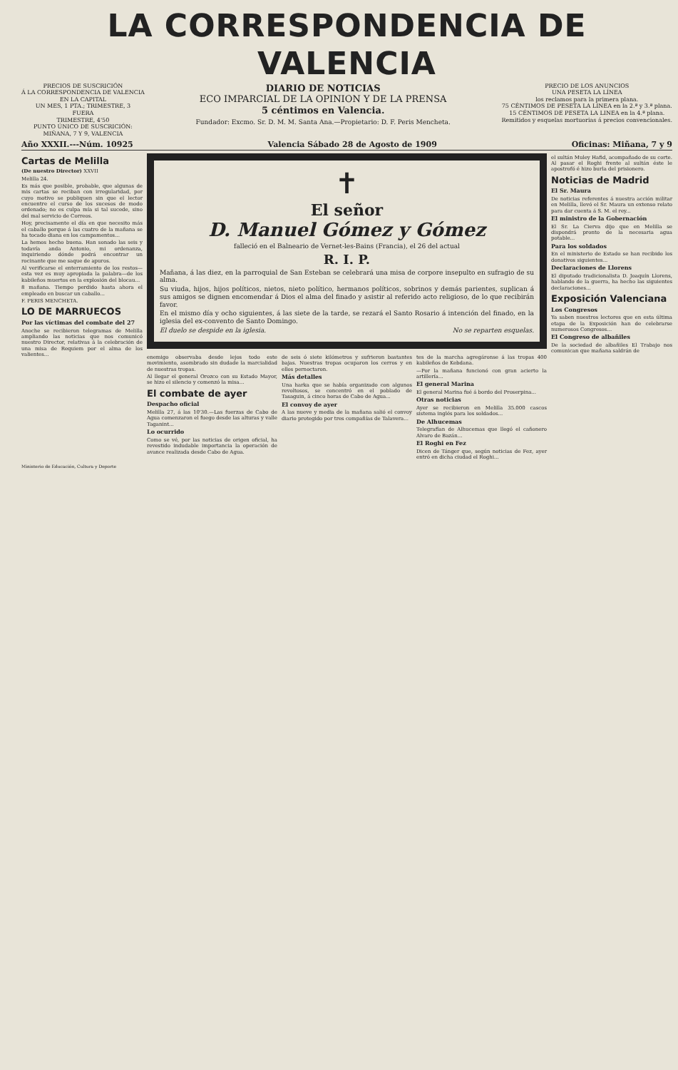LA CORRESPONDENCIA DE VALENCIA
PRECIOS DE SUSCRICIÓN
Á LA CORRESPONDENCIA DE VALENCIA
EN LA CAPITAL
UN MES, 1 PTA.; TRIMESTRE, 3
FUERA
TRIMESTRE, 4'50
PUNTO ÚNICO DE SUSCRICIÓN:
MIÑANA, 7 Y 9, VALENCIA
DIARIO DE NOTICIAS
ECO IMPARCIAL DE LA OPINION Y DE LA PRENSA
5 céntimos en Valencia.
Fundador: Excmo. Sr. D. M. M. Santa Ana.—Propietario: D. F. Peris Mencheta.
PRECIO DE LOS ANUNCIOS
UNA PESETA LA LÍNEA
los reclamos para la primera plana.
75 CÉNTIMOS DE PESETA LA LINEA en la 2.ª y 3.ª plana.
15 CÉNTIMOS DE PESETA LA LINEA en la 4.ª plana.
Remitidos y esquelas mortuorias á precios convencionales.
Año XXXII.---Núm. 10925 Valencia Sábado 28 de Agosto de 1909 Oficinas: Miñana, 7 y 9
Cartas de Melilla
(De nuestro Director) XXVII
Melilla 24.
Es más que posible, probable, que algunas de mis cartas se reciban con irregularidad, por cuyo motivo se publiquen sin que el lector encuentre el curso de los sucesos de modo ordenado; no es culpa mía si tal sucede, sino del mal servicio de Correos.
Hoy, precisamente el día en que necesito más el caballo porque á las cuatro de la mañana se ha tocado diana en los campamentos...
La hemos hecho buena. Han sonado las seis y todavía anda Antonio, mi ordenanza, inquiriendo dónde podrá encontrar un rocinante que me saque de apuros.
Al verificarse el enterramiento de los restos—esta vez es muy apropiada la palabra—de los kabileños muertos en la explosión del blocau...
8 mañana. Tiempo perdido hasta ahora el empleado en buscar un caballo...
F. PERIS MENCHETA.
LO DE MARRUECOS
Por las víctimas del combate del 27
Anoche se recibieron telegramas de Melilla ampliando las noticias que nos comunicó nuestro Director, relativas á la celebración de una misa de Requiem por el alma de los valientes...
✝
El señor
D. Manuel Gómez y Gómez
falleció en el Balneario de Vernet-les-Bains (Francia), el 26 del actual
R. I. P.
Mañana, á las diez, en la parroquial de San Esteban se celebrará una misa de corpore insepulto en sufragio de su alma.
Su viuda, hijos, hijos políticos, nietos, nieto político, hermanos políticos, sobrinos y demás parientes, suplican á sus amigos se dignen encomendar á Dios el alma del finado y asistir al referido acto religioso, de lo que recibirán favor.
En el mismo día y ocho siguientes, á las siete de la tarde, se rezará el Santo Rosario á intención del finado, en la iglesia del ex-convento de Santo Domingo.
El duelo se despide en la iglesia. No se reparten esquelas.
enemigo observaba desde lejos todo este movimiento, asombrado sin dudade la marcialidad de nuestras tropas.
Al llegar el general Orozco con su Estado Mayor, se hizo el silencio y comenzó la misa...
El combate de ayer
Despacho oficial
Melilla 27, á las 10'30.—Las fuerzas de Cabo de Agua comenzaron el fuego desde las alturas y valle Taganint...
Lo ocurrido
Como se vé, por las noticias de origen oficial, ha revestido indudable importancia la operación de avance realizada desde Cabo de Agua.
de seis ó siete kilómetros y sufrieron bastantes bajas. Nuestras tropas ocuparon los cerros y en ellos pernoctaron.
Más detalles
Una harka que se había organizado con algunos revoltosos, se concentró en el poblado de Tasaguin, á cinco horas de Cabo de Agua...
El convoy de ayer
A las nueve y media de la mañana salió el convoy diario protegido por tres compañías de Talavera...
tes de la marcha agregáronse á las tropas 400 kabileños de Kebdana.
—Por la mañana funcionó con gran acierto la artillería...
El general Marina
El general Marina fué á bordo del Proserpina...
Otras noticias
Ayer se recibieron en Melilla 35.000 cascos sistema inglés para los soldados...
De Alhucemas
Telegrafían de Alhucemas que llegó el cañonero Alvaro de Bazán...
El Roghi en Fez
Dicen de Tánger que, según noticias de Fez, ayer entró en dicha ciudad el Roghi...
el sultán Muley Hafid, acompañado de su corte. Al pasar el Roghi frente al sultán éste le apostrofó é hizo burla del prisionero.
Noticias de Madrid
El Sr. Maura
De noticias referentes á nuestra acción militar en Melilla, llevó el Sr. Maura un extenso relato para dar cuenta á S. M. el rey...
El ministro de la Gobernación
El Sr. La Cierva dijo que en Melilla se dispondrá pronto de la necesaria agua potable...
Para los soldados
En el ministerio de Estado se han recibido los donativos siguientes...
Declaraciones de Llorens
El diputado tradicionalista D. Joaquín Llorens, hablando de la guerra, ha hecho las siguientes declaraciones...
Exposición Valenciana
Los Congresos
Ya saben nuestros lectores que en esta última etapa de la Exposición han de celebrarse numerosos Congresos...
El Congreso de albañiles
De la sociedad de albañiles El Trabajo nos comunican que mañana saldrán de
Ministerio de Educación, Cultura y Deporte